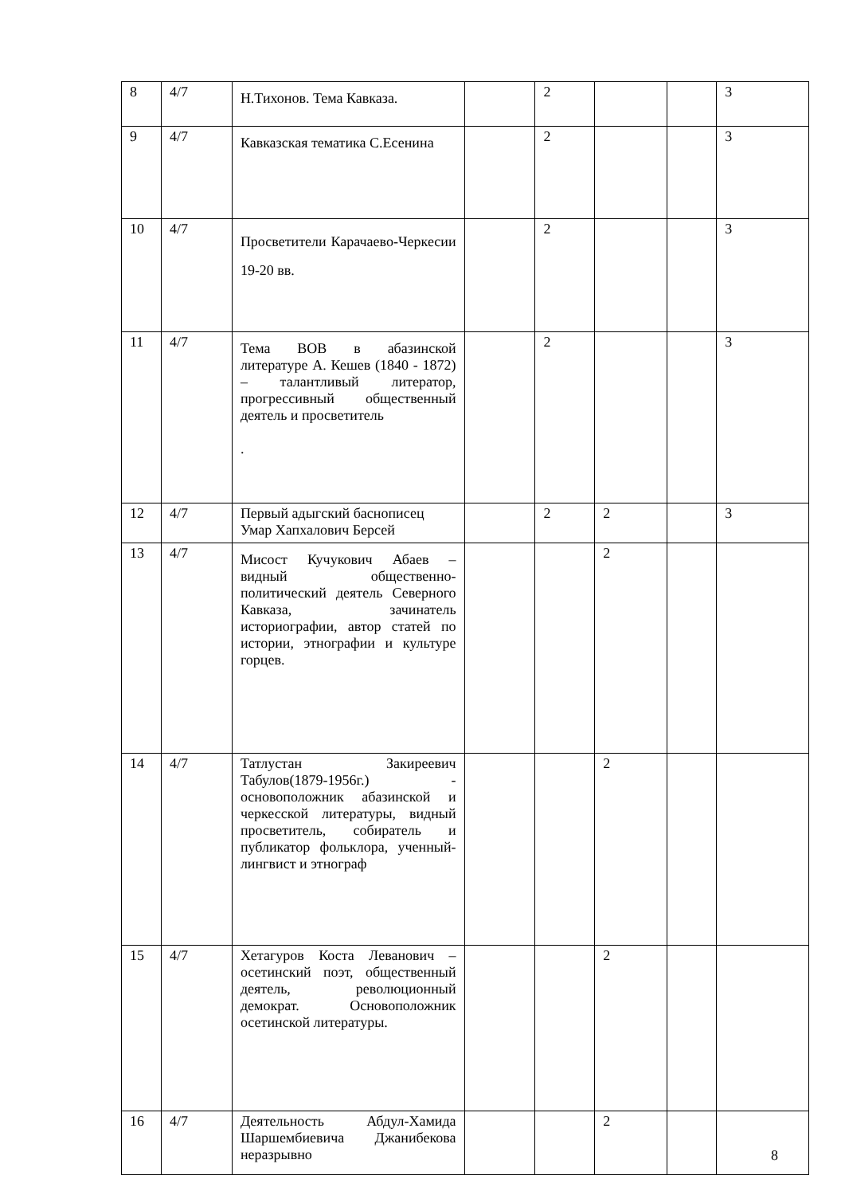| 8 | 4/7 | Н.Тихонов. Тема Кавказа. | | 2 | | | 3 |
| 9 | 4/7 | Кавказская тематика С.Есенина | | 2 | | | 3 |
| 10 | 4/7 | Просветители Карачаево-Черкесии 19-20 вв. | | 2 | | | 3 |
| 11 | 4/7 | Тема ВОВ в абазинской литературе А. Кешев (1840 - 1872) – талантливый литератор, прогрессивный общественный деятель и просветитель . | | 2 | | | 3 |
| 12 | 4/7 | Первый адыгский баснописец Умар Хапхалович Берсей | | 2 | 2 | | 3 |
| 13 | 4/7 | Мисост Кучукович Абаев – видный общественно-политический деятель Северного Кавказа, зачинатель историографии, автор статей по истории, этнографии и культуре горцев. | | | 2 | | |
| 14 | 4/7 | Татлустан Закиреевич Табулов(1879-1956г.) - основоположник абазинской и черкесской литературы, видный просветитель, собиратель и публикатор фольклора, ученный-лингвист и этнограф | | | 2 | | |
| 15 | 4/7 | Хетагуров Коста Леванович – осетинский поэт, общественный деятель, революционный демократ. Основоположник осетинской литературы. | | | 2 | | |
| 16 | 4/7 | Деятельность Абдул-Хамида Шаршембиевича Джанибекова неразрывно | | | 2 | | |
8